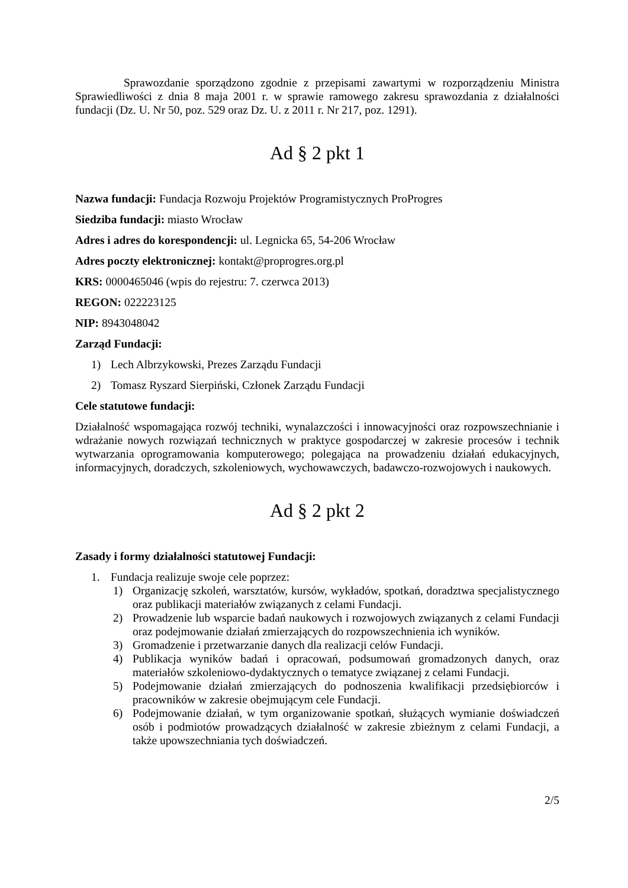Sprawozdanie sporządzono zgodnie z przepisami zawartymi w rozporządzeniu Ministra Sprawiedliwości z dnia 8 maja 2001 r. w sprawie ramowego zakresu sprawozdania z działalności fundacji (Dz. U. Nr 50, poz. 529 oraz Dz. U. z 2011 r. Nr 217, poz. 1291).
Ad § 2 pkt 1
Nazwa fundacji: Fundacja Rozwoju Projektów Programistycznych ProProgres
Siedziba fundacji: miasto Wrocław
Adres i adres do korespondencji: ul. Legnicka 65, 54-206 Wrocław
Adres poczty elektronicznej: kontakt@proprogres.org.pl
KRS: 0000465046 (wpis do rejestru: 7. czerwca 2013)
REGON: 022223125
NIP: 8943048042
Zarząd Fundacji:
1) Lech Albrzykowski, Prezes Zarządu Fundacji
2) Tomasz Ryszard Sierpiński, Członek Zarządu Fundacji
Cele statutowe fundacji:
Działalność wspomagająca rozwój techniki, wynalazczości i innowacyjności oraz rozpowszechnianie i wdrażanie nowych rozwiązań technicznych w praktyce gospodarczej w zakresie procesów i technik wytwarzania oprogramowania komputerowego; polegająca na prowadzeniu działań edukacyjnych, informacyjnych, doradczych, szkoleniowych, wychowawczych, badawczo-rozwojowych i naukowych.
Ad § 2 pkt 2
Zasady i formy działalności statutowej Fundacji:
1. Fundacja realizuje swoje cele poprzez:
1) Organizację szkoleń, warsztatów, kursów, wykładów, spotkań, doradztwa specjalistycznego oraz publikacji materiałów związanych z celami Fundacji.
2) Prowadzenie lub wsparcie badań naukowych i rozwojowych związanych z celami Fundacji oraz podejmowanie działań zmierzających do rozpowszechnienia ich wyników.
3) Gromadzenie i przetwarzanie danych dla realizacji celów Fundacji.
4) Publikacja wyników badań i opracowań, podsumowań gromadzonych danych, oraz materiałów szkoleniowo-dydaktycznych o tematyce związanej z celami Fundacji.
5) Podejmowanie działań zmierzających do podnoszenia kwalifikacji przedsiębiorców i pracowników w zakresie obejmującym cele Fundacji.
6) Podejmowanie działań, w tym organizowanie spotkań, służących wymianie doświadczeń osób i podmiotów prowadzących działalność w zakresie zbieżnym z celami Fundacji, a także upowszechniania tych doświadczeń.
2/5